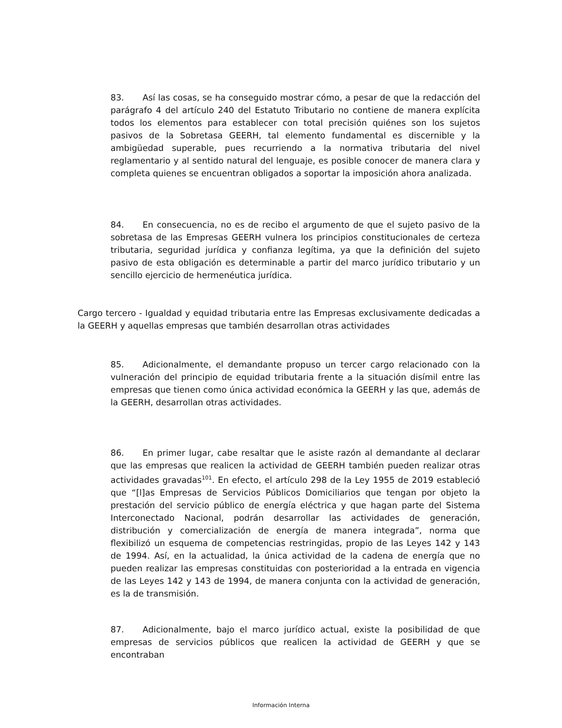83. Así las cosas, se ha conseguido mostrar cómo, a pesar de que la redacción del parágrafo 4 del artículo 240 del Estatuto Tributario no contiene de manera explícita todos los elementos para establecer con total precisión quiénes son los sujetos pasivos de la Sobretasa GEERH, tal elemento fundamental es discernible y la ambigüedad superable, pues recurriendo a la normativa tributaria del nivel reglamentario y al sentido natural del lenguaje, es posible conocer de manera clara y completa quienes se encuentran obligados a soportar la imposición ahora analizada.
84. En consecuencia, no es de recibo el argumento de que el sujeto pasivo de la sobretasa de las Empresas GEERH vulnera los principios constitucionales de certeza tributaria, seguridad jurídica y confianza legítima, ya que la definición del sujeto pasivo de esta obligación es determinable a partir del marco jurídico tributario y un sencillo ejercicio de hermenéutica jurídica.
Cargo tercero - Igualdad y equidad tributaria entre las Empresas exclusivamente dedicadas a la GEERH y aquellas empresas que también desarrollan otras actividades
85. Adicionalmente, el demandante propuso un tercer cargo relacionado con la vulneración del principio de equidad tributaria frente a la situación disímil entre las empresas que tienen como única actividad económica la GEERH y las que, además de la GEERH, desarrollan otras actividades.
86. En primer lugar, cabe resaltar que le asiste razón al demandante al declarar que las empresas que realicen la actividad de GEERH también pueden realizar otras actividades gravadas<sup>101</sup>. En efecto, el artículo 298 de la Ley 1955 de 2019 estableció que “[l]as Empresas de Servicios Públicos Domiciliarios que tengan por objeto la prestación del servicio público de energía eléctrica y que hagan parte del Sistema Interconectado Nacional, podrán desarrollar las actividades de generación, distribución y comercialización de energía de manera integrada”, norma que flexibilizó un esquema de competencias restringidas, propio de las Leyes 142 y 143 de 1994. Así, en la actualidad, la única actividad de la cadena de energía que no pueden realizar las empresas constituidas con posterioridad a la entrada en vigencia de las Leyes 142 y 143 de 1994, de manera conjunta con la actividad de generación, es la de transmisión.
87. Adicionalmente, bajo el marco jurídico actual, existe la posibilidad de que empresas de servicios públicos que realicen la actividad de GEERH y que se encontraban
Información Interna